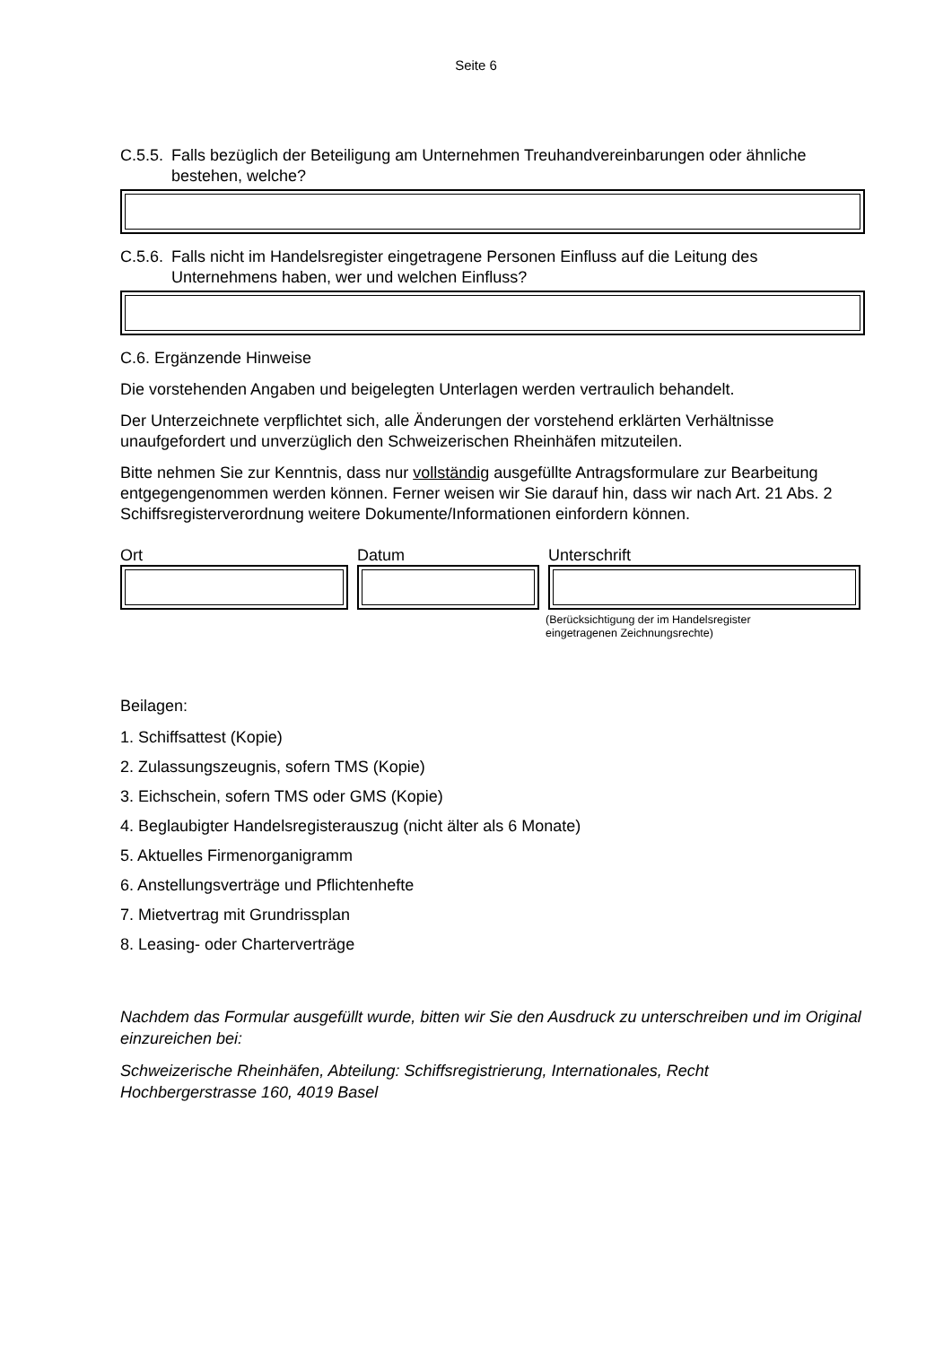Seite 6
C.5.5. Falls bezüglich der Beteiligung am Unternehmen Treuhandvereinbarungen oder ähnliche bestehen, welche?
C.5.6. Falls nicht im Handelsregister eingetragene Personen Einfluss auf die Leitung des Unternehmens haben, wer und welchen Einfluss?
C.6. Ergänzende Hinweise
Die vorstehenden Angaben und beigelegten Unterlagen werden vertraulich behandelt.
Der Unterzeichnete verpflichtet sich, alle Änderungen der vorstehend erklärten Verhältnisse unaufgefordert und unverzüglich den Schweizerischen Rheinhäfen mitzuteilen.
Bitte nehmen Sie zur Kenntnis, dass nur vollständig ausgefüllte Antragsformulare zur Bearbeitung entgegengenommen werden können. Ferner weisen wir Sie darauf hin, dass wir nach Art. 21 Abs. 2 Schiffsregisterverordnung weitere Dokumente/Informationen einfordern können.
Ort Datum Unterschrift
(Berücksichtigung der im Handelsregister
eingetragenen Zeichnungsrechte)
Beilagen:
1. Schiffsattest (Kopie)
2. Zulassungszeugnis, sofern TMS (Kopie)
3. Eichschein, sofern TMS oder GMS (Kopie)
4. Beglaubigter Handelsregisterauszug (nicht älter als 6 Monate)
5. Aktuelles Firmenorganigramm
6. Anstellungsverträge und Pflichtenhefte
7. Mietvertrag mit Grundrissplan
8. Leasing- oder Charterverträge
Nachdem das Formular ausgefüllt wurde, bitten wir Sie den Ausdruck zu unterschreiben und im Original einzureichen bei:
Schweizerische Rheinhäfen, Abteilung: Schiffsregistrierung, Internationales, Recht
Hochbergerstrasse 160, 4019 Basel